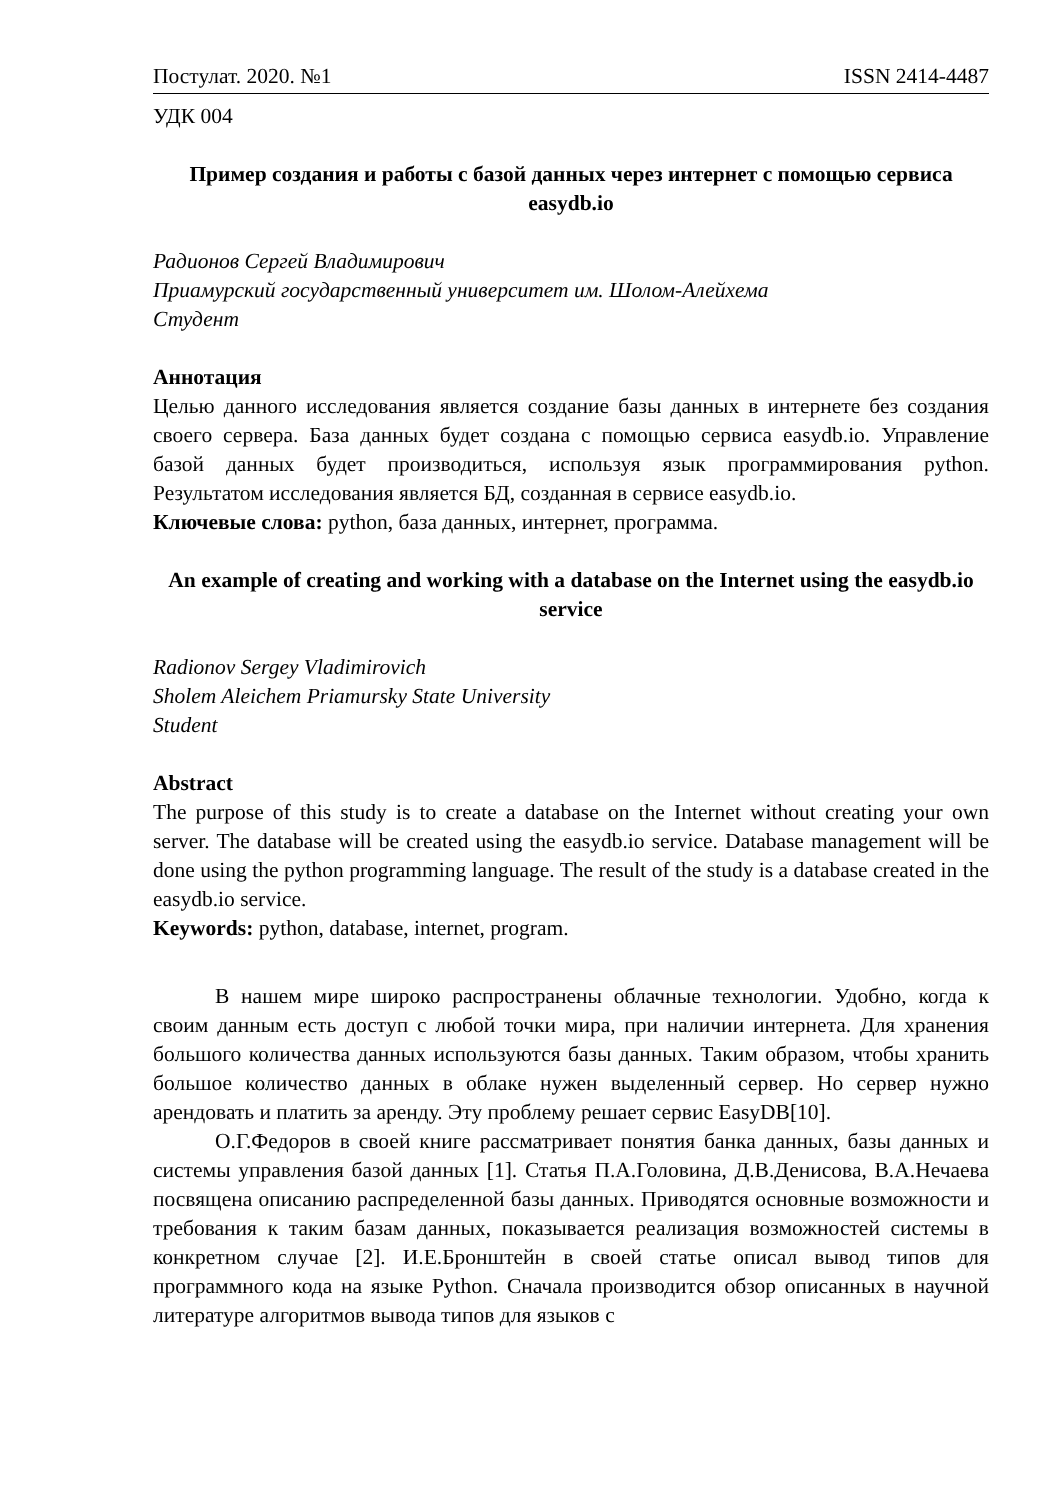Постулат. 2020. №1 ISSN 2414-4487
УДК 004
Пример создания и работы с базой данных через интернет с помощью сервиса easydb.io
Радионов Сергей Владимирович
Приамурский государственный университет им. Шолом-Алейхема
Студент
Аннотация
Целью данного исследования является создание базы данных в интернете без создания своего сервера. База данных будет создана с помощью сервиса easydb.io. Управление базой данных будет производиться, используя язык программирования python. Результатом исследования является БД, созданная в сервисе easydb.io.
Ключевые слова: python, база данных, интернет, программа.
An example of creating and working with a database on the Internet using the easydb.io service
Radionov Sergey Vladimirovich
Sholem Aleichem Priamursky State University
Student
Abstract
The purpose of this study is to create a database on the Internet without creating your own server. The database will be created using the easydb.io service. Database management will be done using the python programming language. The result of the study is a database created in the easydb.io service.
Keywords: python, database, internet, program.
В нашем мире широко распространены облачные технологии. Удобно, когда к своим данным есть доступ с любой точки мира, при наличии интернета. Для хранения большого количества данных используются базы данных. Таким образом, чтобы хранить большое количество данных в облаке нужен выделенный сервер. Но сервер нужно арендовать и платить за аренду. Эту проблему решает сервис EasyDB[10].
О.Г.Федоров в своей книге рассматривает понятия банка данных, базы данных и системы управления базой данных [1]. Статья П.А.Головина, Д.В.Денисова, В.А.Нечаева посвящена описанию распределенной базы данных. Приводятся основные возможности и требования к таким базам данных, показывается реализация возможностей системы в конкретном случае [2]. И.Е.Бронштейн в своей статье описал вывод типов для программного кода на языке Python. Сначала производится обзор описанных в научной литературе алгоритмов вывода типов для языков с